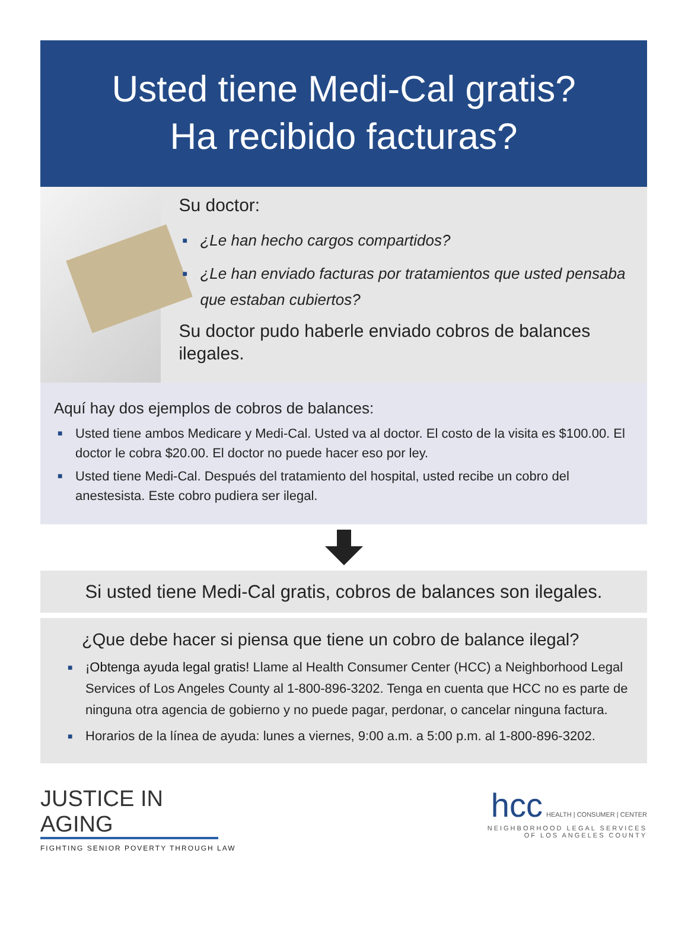Usted tiene Medi-Cal gratis?
Ha recibido facturas?
Su doctor:
■ ¿Le han hecho cargos compartidos?
■ ¿Le han enviado facturas por tratamientos que usted pensaba que estaban cubiertos?
Su doctor pudo haberle enviado cobros de balances ilegales.
Aquí hay dos ejemplos de cobros de balances:
■ Usted tiene ambos Medicare y Medi-Cal. Usted va al doctor. El costo de la visita es $100.00. El doctor le cobra $20.00. El doctor no puede hacer eso por ley.
■ Usted tiene Medi-Cal. Después del tratamiento del hospital, usted recibe un cobro del anestesista. Este cobro pudiera ser ilegal.
Si usted tiene Medi-Cal gratis, cobros de balances son ilegales.
¿Que debe hacer si piensa que tiene un cobro de balance ilegal?
■ ¡Obtenga ayuda legal gratis! Llame al Health Consumer Center (HCC) a Neighborhood Legal Services of Los Angeles County al 1-800-896-3202. Tenga en cuenta que HCC no es parte de ninguna otra agencia de gobierno y no puede pagar, perdonar, o cancelar ninguna factura.
■ Horarios de la línea de ayuda: lunes a viernes, 9:00 a.m. a 5:00 p.m. al 1-800-896-3202.
JUSTICE IN AGING
FIGHTING SENIOR POVERTY THROUGH LAW
hcc HEALTH | CONSUMER | CENTER
NEIGHBORHOOD LEGAL SERVICES
OF LOS ANGELES COUNTY